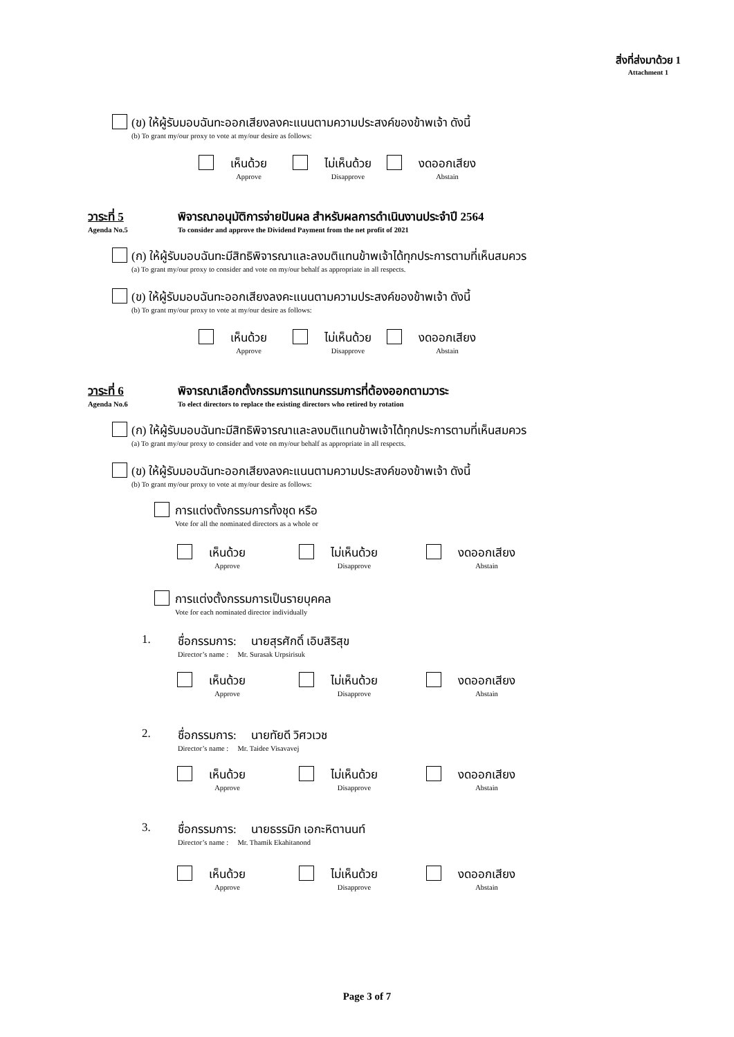สิ่งที่ส่งมาด้วย 1
Attachment 1
(ข) ให้ผู้รับมอบฉันทะออกเสียงลงคะแนนตามความประสงค์ของข้าพเจ้า ดังนี้
(b) To grant my/our proxy to vote at my/our desire as follows:
เห็นด้วย
Approve
ไม่เห็นด้วย
Disapprove
งดออกเสียง
Abstain
วาระที่ 5
Agenda No.5
พิจารณาอนุมัติการจ่ายปันผล สำหรับผลการดำเนินงานประจำปี 2564
To consider and approve the Dividend Payment from the net profit of 2021
(ก) ให้ผู้รับมอบฉันทะมีสิทธิพิจารณาและลงมติแทนข้าพเจ้าได้ทุกประการตามที่เห็นสมควร
(a) To grant my/our proxy to consider and vote on my/our behalf as appropriate in all respects.
(ข) ให้ผู้รับมอบฉันทะออกเสียงลงคะแนนตามความประสงค์ของข้าพเจ้า ดังนี้
(b) To grant my/our proxy to vote at my/our desire as follows:
เห็นด้วย
Approve
ไม่เห็นด้วย
Disapprove
งดออกเสียง
Abstain
วาระที่ 6
Agenda No.6
พิจารณาเลือกตั้งกรรมการแทนกรรมการที่ต้องออกตามวาระ
To elect directors to replace the existing directors who retired by rotation
(ก) ให้ผู้รับมอบฉันทะมีสิทธิพิจารณาและลงมติแทนข้าพเจ้าได้ทุกประการตามที่เห็นสมควร
(a) To grant my/our proxy to consider and vote on my/our behalf as appropriate in all respects.
(ข) ให้ผู้รับมอบฉันทะออกเสียงลงคะแนนตามความประสงค์ของข้าพเจ้า ดังนี้
(b) To grant my/our proxy to vote at my/our desire as follows:
การแต่งตั้งกรรมการทั้งชุด หรือ
Vote for all the nominated directors as a whole or
เห็นด้วย
Approve
ไม่เห็นด้วย
Disapprove
งดออกเสียง
Abstain
การแต่งตั้งกรรมการเป็นรายบุคคล
Vote for each nominated director individually
1. ชื่อกรรมการ: นายสุรศักดิ์ เอิบสิริสุข
Director’s name : Mr. Surasak Urpsirisuk
เห็นด้วย
Approve
ไม่เห็นด้วย
Disapprove
งดออกเสียง
Abstain
2. ชื่อกรรมการ: นายทัยดี วิศวเวช
Director’s name : Mr. Taidee Visavavej
เห็นด้วย
Approve
ไม่เห็นด้วย
Disapprove
งดออกเสียง
Abstain
3. ชื่อกรรมการ: นายธรรมิก เอกะหิตานนท์
Director’s name : Mr. Thamik Ekahitanond
เห็นด้วย
Approve
ไม่เห็นด้วย
Disapprove
งดออกเสียง
Abstain
Page 3 of 7